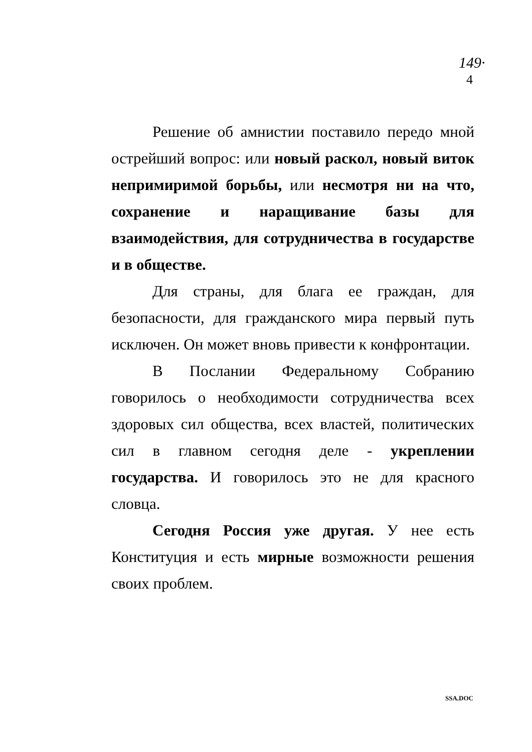149·
4
Решение об амнистии поставило передо мной острейший вопрос: или новый раскол, новый виток непримиримой борьбы, или несмотря ни на что, сохранение и наращивание базы для взаимодействия, для сотрудничества в государстве и в обществе.
Для страны, для блага ее граждан, для безопасности, для гражданского мира первый путь исключен. Он может вновь привести к конфронтации.
В Послании Федеральному Собранию говорилось о необходимости сотрудничества всех здоровых сил общества, всех властей, политических сил в главном сегодня деле - укреплении государства. И говорилось это не для красного словца.
Сегодня Россия уже другая. У нее есть Конституция и есть мирные возможности решения своих проблем.
SSA.DOC